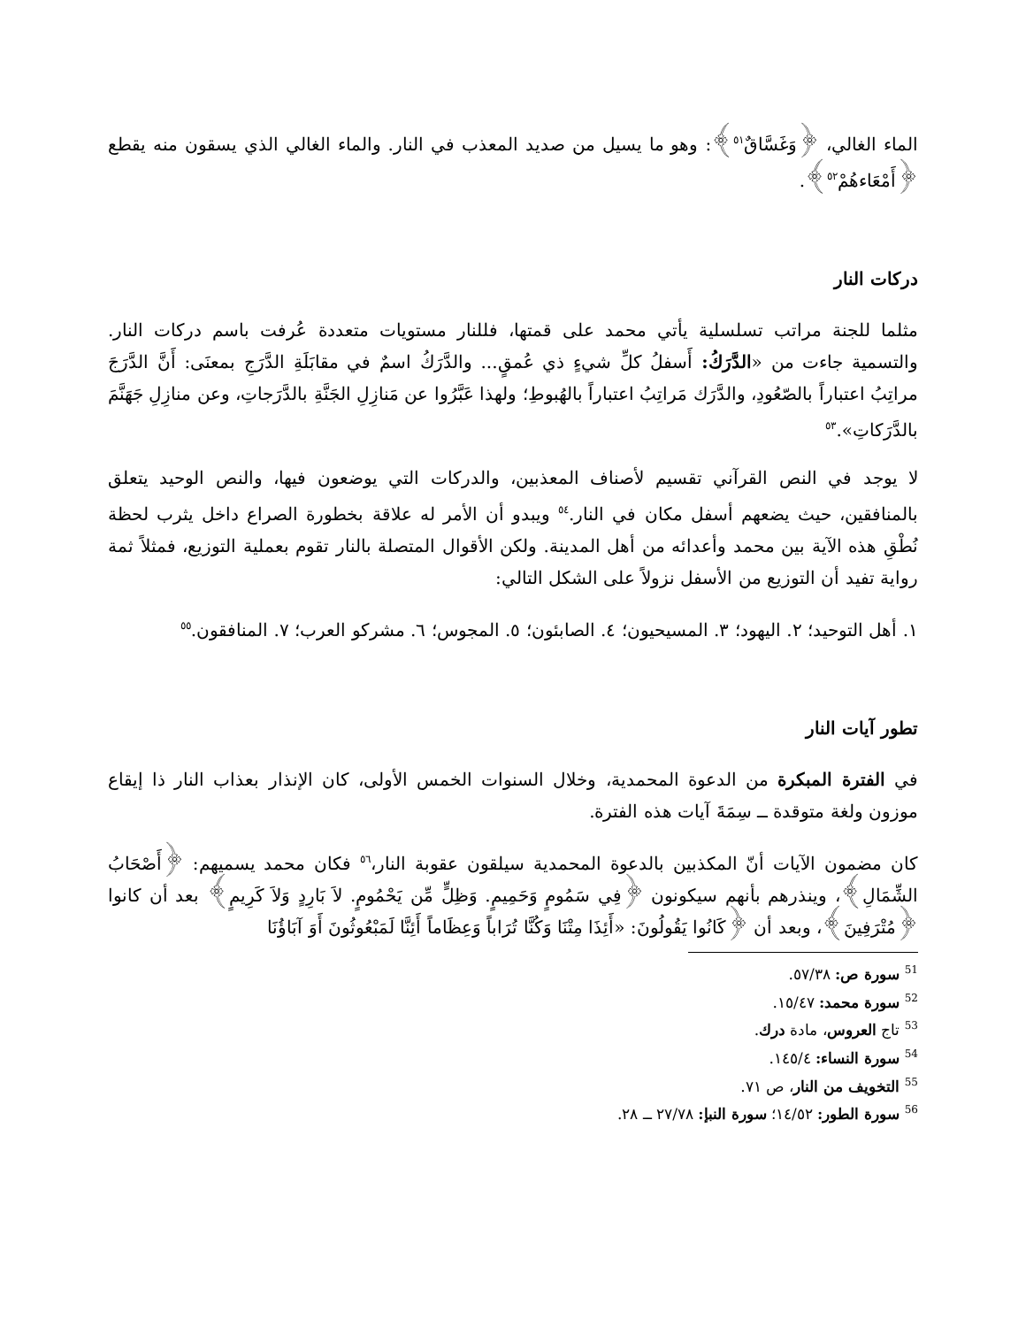الماء الغالي، ﴿وَغَسَّاقٌ<sup>٥١</sup>﴾: وهو ما يسيل من صديد المعذب في النار. والماء الغالي الذي يسقون منه يقطع ﴿أَمْعَاءهُمْ<sup>٥٢</sup>﴾.
دركات النار
مثلما للجنة مراتب تسلسلية يأتي محمد على قمتها، فللنار مستويات متعددة عُرفت باسم دركات النار. والتسمية جاءت من «الدَّرَكُ: أَسفلُ كلِّ شيءٍ ذي عُمقٍ... والدَّرَكُ اسمٌ في مقابَلَةِ الدَّرَجِ بمعنَى: أَنَّ الدَّرَجَ مراتِبُ اعتباراً بالصّعُودِ، والدَّرَك مَراتِبُ اعتباراً بالهُبوطِ؛ ولهذا عَبَّرُوا عن مَنازِلِ الجَنَّةِ بالدَّرَجاتِ، وعن منازِلِ جَهَنَّمَ بالدَّرَكاتِ».<sup>٥٣</sup>
لا يوجد في النص القرآني تقسيم لأصناف المعذبين، والدركات التي يوضعون فيها، والنص الوحيد يتعلق بالمنافقين، حيث يضعهم أسفل مكان في النار.<sup>٥٤</sup> ويبدو أن الأمر له علاقة بخطورة الصراع داخل يثرب لحظة نُطْقِ هذه الآية بين محمد وأعدائه من أهل المدينة. ولكن الأقوال المتصلة بالنار تقوم بعملية التوزيع، فمثلاً ثمة رواية تفيد أن التوزيع من الأسفل نزولاً على الشكل التالي:
١. أهل التوحيد؛ ٢. اليهود؛ ٣. المسيحيون؛ ٤. الصابئون؛ ٥. المجوس؛ ٦. مشركو العرب؛ ٧. المنافقون.<sup>٥٥</sup>
تطور آيات النار
في الفترة المبكرة من الدعوة المحمدية، وخلال السنوات الخمس الأولى، كان الإنذار بعذاب النار ذا إيقاع موزون ولغة متوقدة ــ سِمَةَ آيات هذه الفترة.
كان مضمون الآيات أنّ المكذبين بالدعوة المحمدية سيلقون عقوبة النار،<sup>٥٦</sup> فكان محمد يسميهم: ﴿أَصْحَابُ الشِّمَالِ﴾، وينذرهم بأنهم سيكونون ﴿فِي سَمُومٍ وَحَمِيمٍ. وَظِلٍّ مِّن يَحْمُومٍ. لاَ بَارِدٍ وَلاَ كَرِيمٍ﴾ بعد أن كانوا ﴿مُتْرَفِينَ﴾، وبعد أن ﴿كَانُوا يَقُولُونَ: «أَئِذَا مِتْنَا وَكُنَّا تُرَاباً وَعِظَاماً أَئِنَّا لَمَبْعُوثُونَ أَوَ آبَاؤُنَا
<sup>51</sup> سورة ص: ٥٧/٣٨.
<sup>52</sup> سورة محمد: ١٥/٤٧.
<sup>53</sup> تاج العروس، مادة درك.
<sup>54</sup> سورة النساء: ١٤٥/٤.
<sup>55</sup> التخويف من النار، ص ٧١.
<sup>56</sup> سورة الطور: ١٤/٥٢؛ سورة النبإ: ٢٧/٧٨ ــ ٢٨.